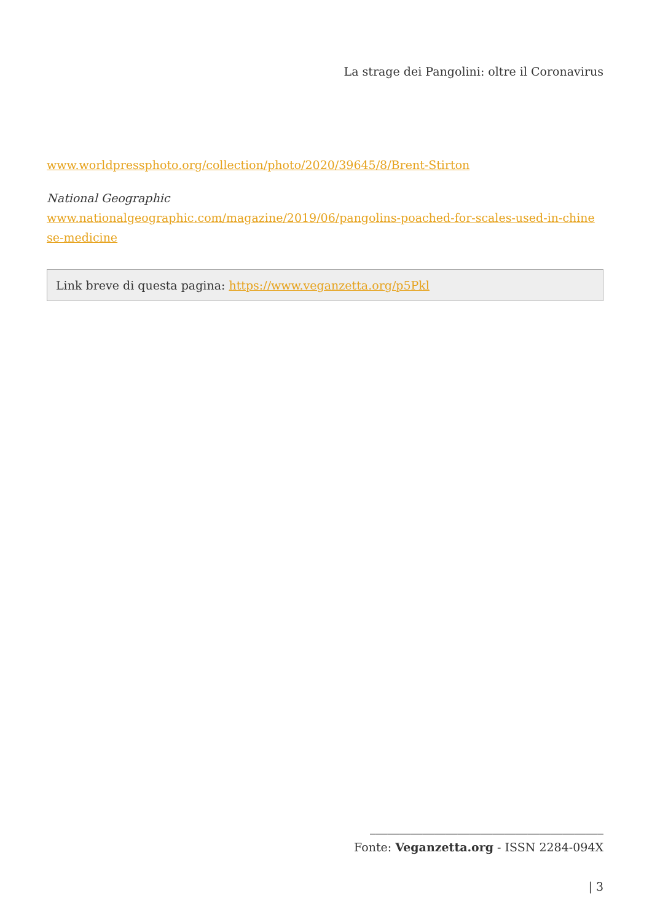La strage dei Pangolini: oltre il Coronavirus
www.worldpressphoto.org/collection/photo/2020/39645/8/Brent-Stirton
National Geographic
www.nationalgeographic.com/magazine/2019/06/pangolins-poached-for-scales-used-in-chine se-medicine
Link breve di questa pagina: https://www.veganzetta.org/p5Pkl
________________________________________
Fonte: Veganzetta.org - ISSN 2284-094X
| 3